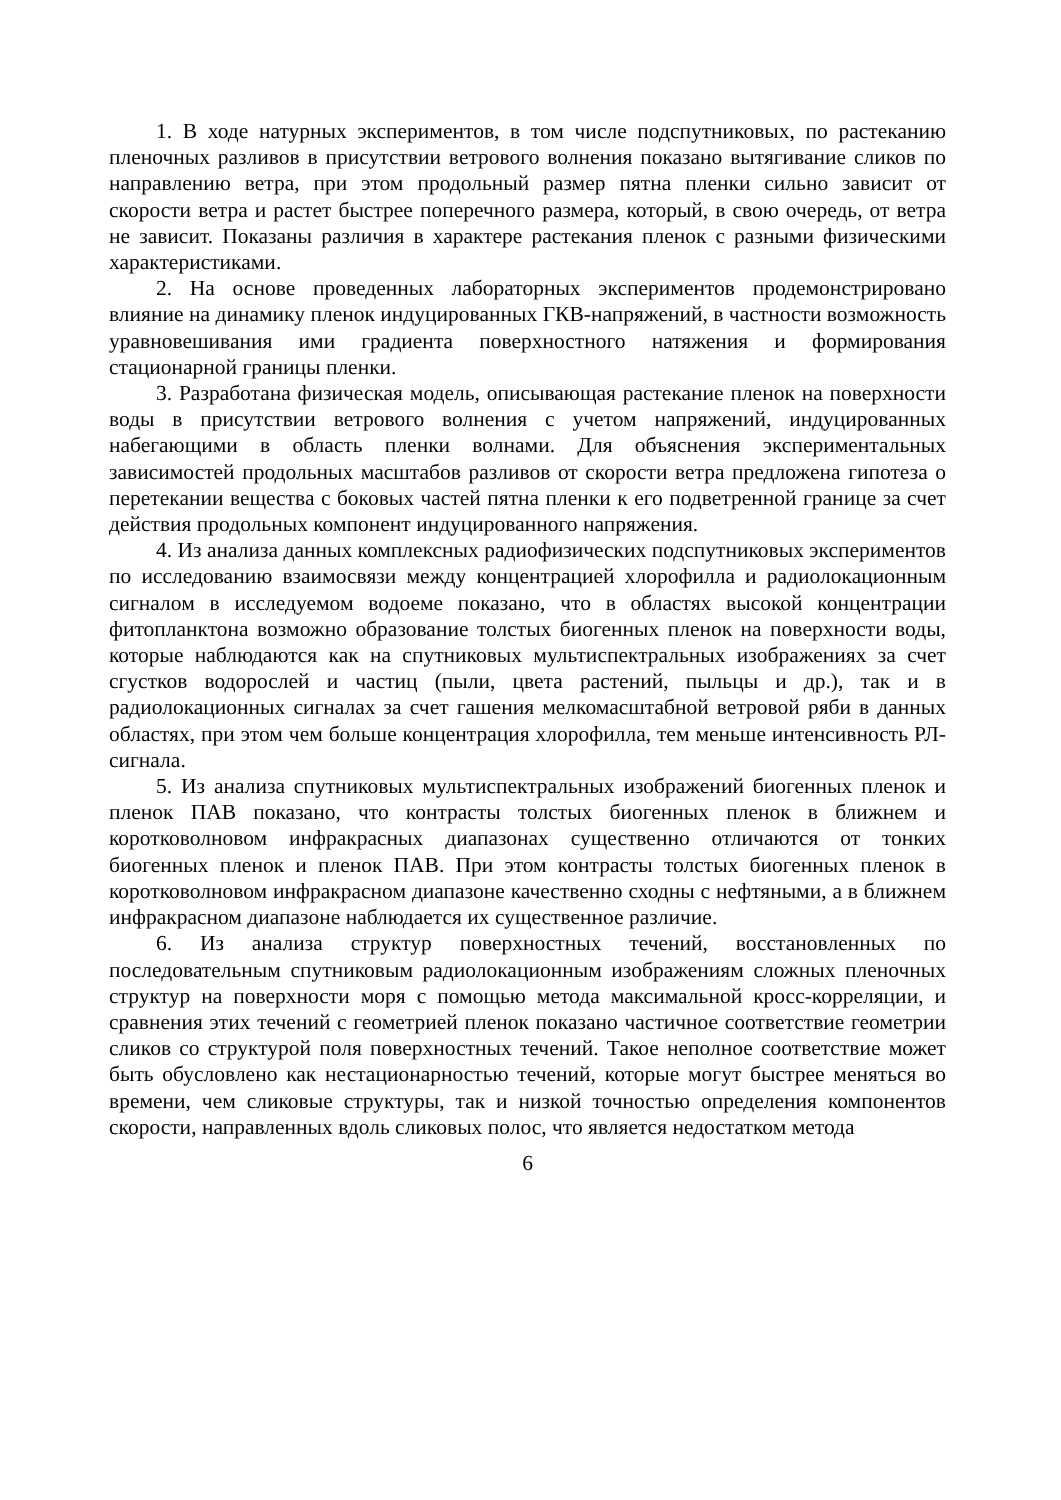1. В ходе натурных экспериментов, в том числе подспутниковых, по растеканию пленочных разливов в присутствии ветрового волнения показано вытягивание сликов по направлению ветра, при этом продольный размер пятна пленки сильно зависит от скорости ветра и растет быстрее поперечного размера, который, в свою очередь, от ветра не зависит. Показаны различия в характере растекания пленок с разными физическими характеристиками.
2. На основе проведенных лабораторных экспериментов продемонстрировано влияние на динамику пленок индуцированных ГКВ-напряжений, в частности возможность уравновешивания ими градиента поверхностного натяжения и формирования стационарной границы пленки.
3. Разработана физическая модель, описывающая растекание пленок на поверхности воды в присутствии ветрового волнения с учетом напряжений, индуцированных набегающими в область пленки волнами. Для объяснения экспериментальных зависимостей продольных масштабов разливов от скорости ветра предложена гипотеза о перетекании вещества с боковых частей пятна пленки к его подветренной границе за счет действия продольных компонент индуцированного напряжения.
4. Из анализа данных комплексных радиофизических подспутниковых экспериментов по исследованию взаимосвязи между концентрацией хлорофилла и радиолокационным сигналом в исследуемом водоеме показано, что в областях высокой концентрации фитопланктона возможно образование толстых биогенных пленок на поверхности воды, которые наблюдаются как на спутниковых мультиспектральных изображениях за счет сгустков водорослей и частиц (пыли, цвета растений, пыльцы и др.), так и в радиолокационных сигналах за счет гашения мелкомасштабной ветровой ряби в данных областях, при этом чем больше концентрация хлорофилла, тем меньше интенсивность РЛ-сигнала.
5. Из анализа спутниковых мультиспектральных изображений биогенных пленок и пленок ПАВ показано, что контрасты толстых биогенных пленок в ближнем и коротковолновом инфракрасных диапазонах существенно отличаются от тонких биогенных пленок и пленок ПАВ. При этом контрасты толстых биогенных пленок в коротковолновом инфракрасном диапазоне качественно сходны с нефтяными, а в ближнем инфракрасном диапазоне наблюдается их существенное различие.
6. Из анализа структур поверхностных течений, восстановленных по последовательным спутниковым радиолокационным изображениям сложных пленочных структур на поверхности моря с помощью метода максимальной кросс-корреляции, и сравнения этих течений с геометрией пленок показано частичное соответствие геометрии сликов со структурой поля поверхностных течений. Такое неполное соответствие может быть обусловлено как нестационарностью течений, которые могут быстрее меняться во времени, чем сликовые структуры, так и низкой точностью определения компонентов скорости, направленных вдоль сликовых полос, что является недостатком метода
6